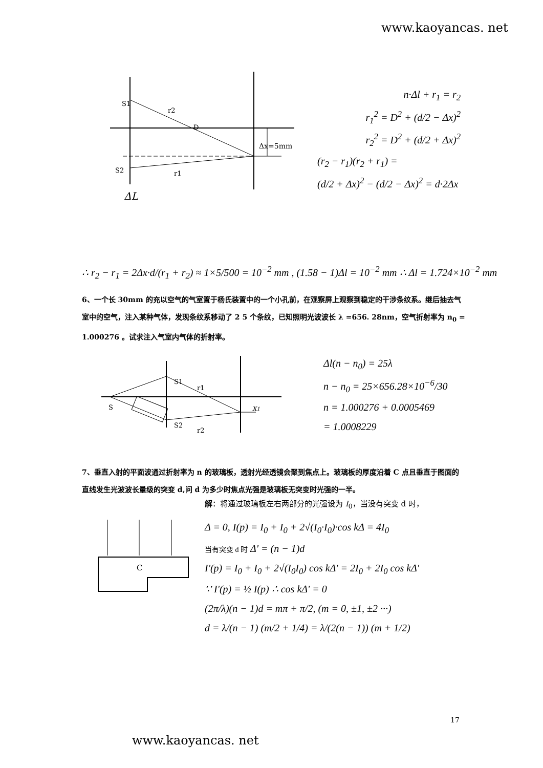www.kaoyancas. net
S1
r2
D
Δx=5mm
S2
r1
ΔL
n·Δl + r<sub>1</sub> = r<sub>2</sub>
r<sub>1</sub><sup>2</sup> = D<sup>2</sup> + (d/2 − Δx)<sup>2</sup>
r<sub>2</sub><sup>2</sup> = D<sup>2</sup> + (d/2 + Δx)<sup>2</sup>
(r<sub>2</sub> − r<sub>1</sub>)(r<sub>2</sub> + r<sub>1</sub>) =
(d/2 + Δx)<sup>2</sup> − (d/2 − Δx)<sup>2</sup> = d·2Δx
∴ r<sub>2</sub> − r<sub>1</sub> = 2Δx·d/(r<sub>1</sub> + r<sub>2</sub>) ≈ 1×5/500 = 10<sup>−2</sup> mm , (1.58 − 1)Δl = 10<sup>−2</sup> mm ∴ Δl = 1.724×10<sup>−2</sup> mm
6、一个长 30mm 的充以空气的气室置于杨氏装置中的一个小孔前，在观察屏上观察到稳定的干涉条纹系。继后抽去气室中的空气，注入某种气体，发现条纹系移动了 2 5 个条纹，已知照明光波波长 λ =656. 28nm，空气折射率为 n<sub>0</sub> = 1.000276 。试求注入气室内气体的折射率。
S1
r1
S
S2
r2
x1
Δl(n − n<sub>0</sub>) = 25λ
n − n<sub>0</sub> = 25×656.28×10<sup>−6</sup>/30
n = 1.000276 + 0.0005469
= 1.0008229
7、垂直入射的平面波通过折射率为 n 的玻璃板，透射光经透镜会聚到焦点上。玻璃板的厚度沿着 C 点且垂直于图面的直线发生光波波长量级的突变 d,问 d 为多少时焦点光强是玻璃板无突变时光强的一半。
C
解：将通过玻璃板左右两部分的光强设为 I<sub>0</sub>，当没有突变 d 时，
Δ = 0, I(p) = I<sub>0</sub> + I<sub>0</sub> + 2√(I<sub>0</sub>·I<sub>0</sub>)·cos kΔ = 4I<sub>0</sub>
当有突变 d 时 Δ' = (n − 1)d
I'(p) = I<sub>0</sub> + I<sub>0</sub> + 2√(I<sub>0</sub>I<sub>0</sub>) cos kΔ' = 2I<sub>0</sub> + 2I<sub>0</sub> cos kΔ'
∵ I'(p) = ½ I(p) ∴ cos kΔ' = 0
(2π/λ)(n − 1)d = mπ + π/2, (m = 0, ±1, ±2 ···)
d = λ/(n − 1) (m/2 + 1/4) = λ/(2(n − 1)) (m + 1/2)
17
www.kaoyancas. net